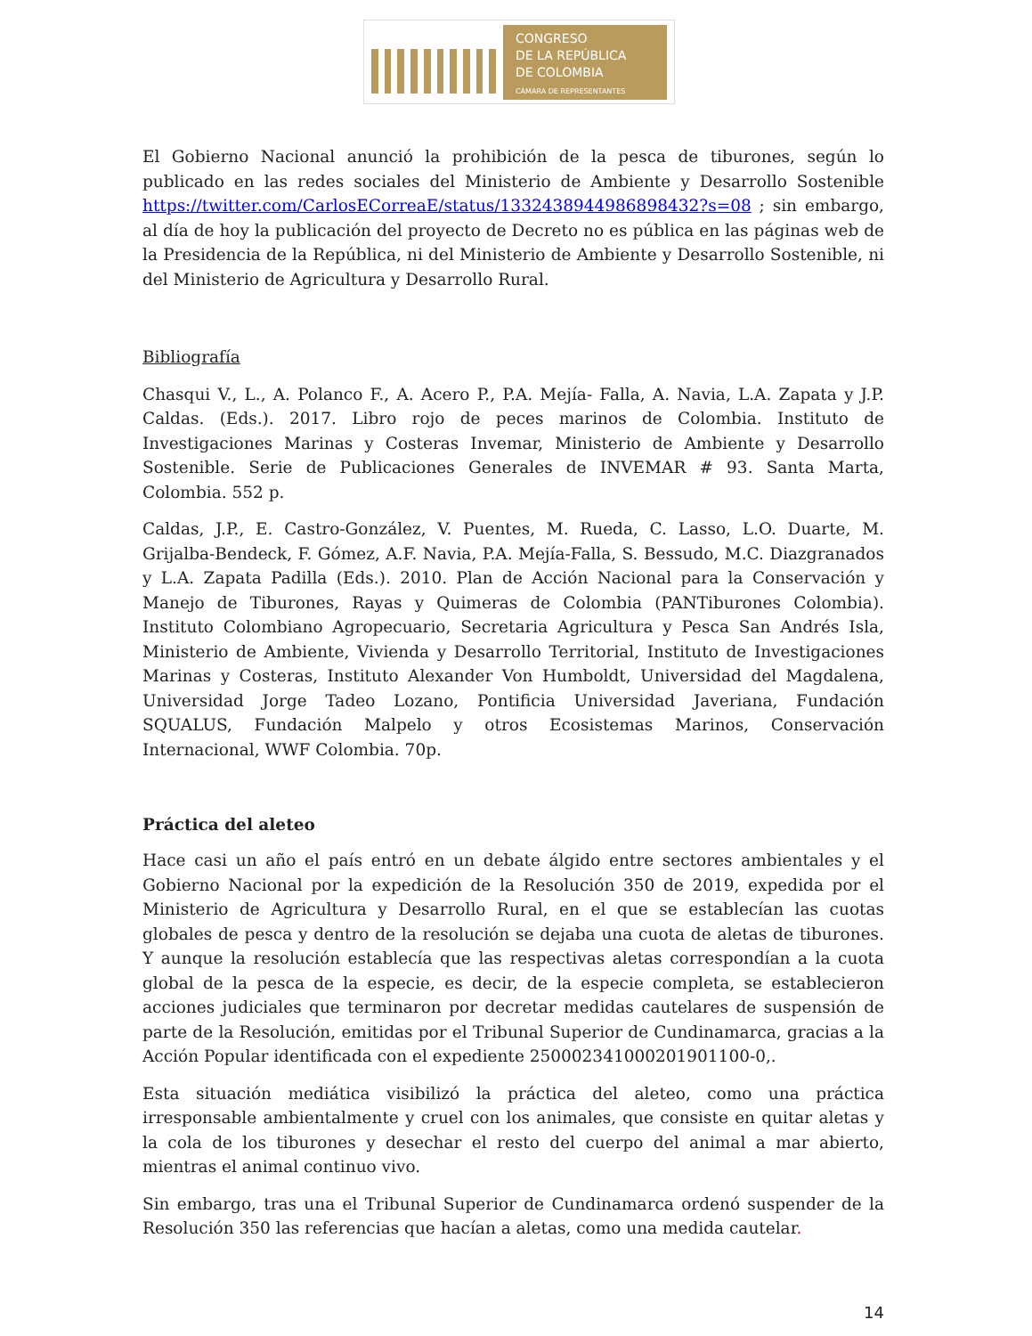CONGRESO
DE LA REPÚBLICA
DE COLOMBIA
CÁMARA DE REPRESENTANTES
El Gobierno Nacional anunció la prohibición de la pesca de tiburones, según lo publicado en las redes sociales del Ministerio de Ambiente y Desarrollo Sostenible https://twitter.com/CarlosECorreaE/status/1332438944986898432?s=08 ; sin embargo, al día de hoy la publicación del proyecto de Decreto no es pública en las páginas web de la Presidencia de la República, ni del Ministerio de Ambiente y Desarrollo Sostenible, ni del Ministerio de Agricultura y Desarrollo Rural.
Bibliografía
Chasqui V., L., A. Polanco F., A. Acero P., P.A. Mejía- Falla, A. Navia, L.A. Zapata y J.P. Caldas. (Eds.). 2017. Libro rojo de peces marinos de Colombia. Instituto de Investigaciones Marinas y Costeras Invemar, Ministerio de Ambiente y Desarrollo Sostenible. Serie de Publicaciones Generales de INVEMAR # 93. Santa Marta, Colombia. 552 p.
Caldas, J.P., E. Castro-González, V. Puentes, M. Rueda, C. Lasso, L.O. Duarte, M. Grijalba-Bendeck, F. Gómez, A.F. Navia, P.A. Mejía-Falla, S. Bessudo, M.C. Diazgranados y L.A. Zapata Padilla (Eds.). 2010. Plan de Acción Nacional para la Conservación y Manejo de Tiburones, Rayas y Quimeras de Colombia (PANTiburones Colombia). Instituto Colombiano Agropecuario, Secretaria Agricultura y Pesca San Andrés Isla, Ministerio de Ambiente, Vivienda y Desarrollo Territorial, Instituto de Investigaciones Marinas y Costeras, Instituto Alexander Von Humboldt, Universidad del Magdalena, Universidad Jorge Tadeo Lozano, Pontificia Universidad Javeriana, Fundación SQUALUS, Fundación Malpelo y otros Ecosistemas Marinos, Conservación Internacional, WWF Colombia. 70p.
Práctica del aleteo
Hace casi un año el país entró en un debate álgido entre sectores ambientales y el Gobierno Nacional por la expedición de la Resolución 350 de 2019, expedida por el Ministerio de Agricultura y Desarrollo Rural, en el que se establecían las cuotas globales de pesca y dentro de la resolución se dejaba una cuota de aletas de tiburones. Y aunque la resolución establecía que las respectivas aletas correspondían a la cuota global de la pesca de la especie, es decir, de la especie completa, se establecieron acciones judiciales que terminaron por decretar medidas cautelares de suspensión de parte de la Resolución, emitidas por el Tribunal Superior de Cundinamarca, gracias a la Acción Popular identificada con el expediente 25000234100020190110­0-0,.
Esta situación mediática visibilizó la práctica del aleteo, como una práctica irresponsable ambientalmente y cruel con los animales, que consiste en quitar aletas y la cola de los tiburones y desechar el resto del cuerpo del animal a mar abierto, mientras el animal continuo vivo.
Sin embargo, tras una el Tribunal Superior de Cundinamarca ordenó suspender de la Resolución 350 las referencias que hacían a aletas, como una medida cautelar.
14